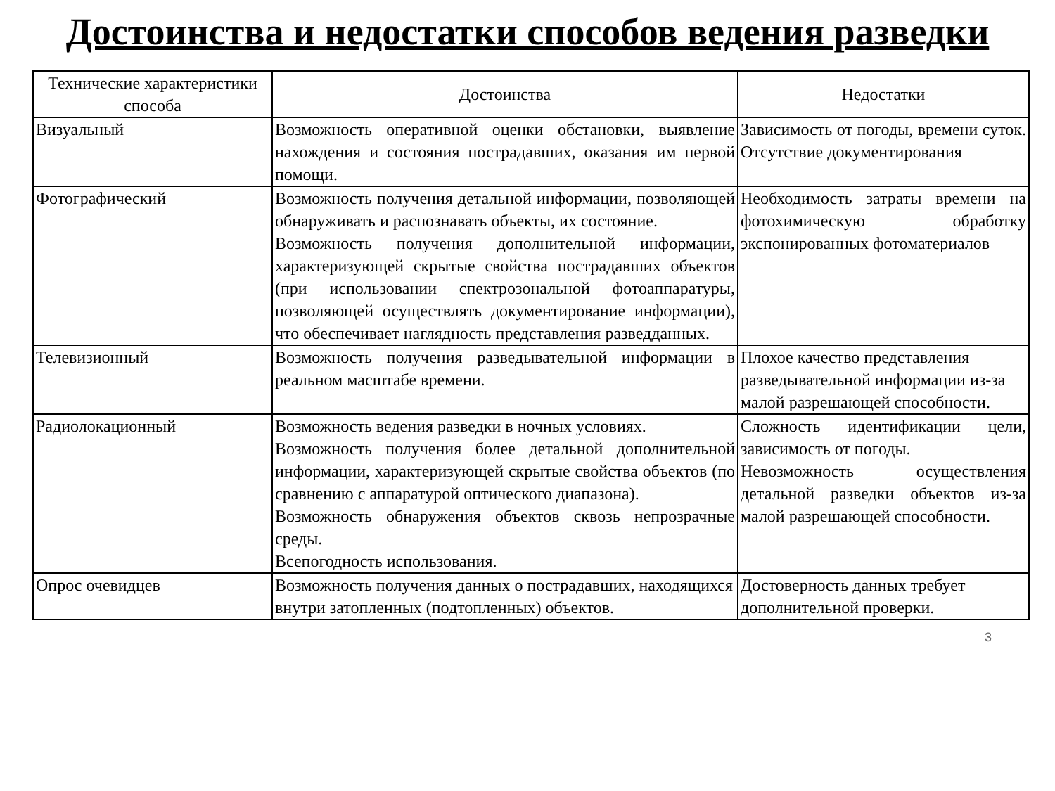Достоинства и недостатки способов ведения разведки
| Технические характеристики способа | Достоинства | Недостатки |
| --- | --- | --- |
| Визуальный | Возможность оперативной оценки обстановки, выявление нахождения и состояния пострадавших, оказания им первой помощи. | Зависимость от погоды, времени суток. Отсутствие документирования |
| Фотографический | Возможность получения детальной информации, позволяющей обнаруживать и распознавать объекты, их состояние. Возможность получения дополнительной информации, характеризующей скрытые свойства пострадавших объектов (при использовании спектрозональной фотоаппаратуры, позволяющей осуществлять документирование информации), что обеспечивает наглядность представления разведданных. | Необходимость затраты времени на фотохимическую обработку экспонированных фотоматериалов |
| Телевизионный | Возможность получения разведывательной информации в реальном масштабе времени. | Плохое качество представления разведывательной информации из-за малой разрешающей способности. |
| Радиолокационный | Возможность ведения разведки в ночных условиях. Возможность получения более детальной дополнительной информации, характеризующей скрытые свойства объектов (по сравнению с аппаратурой оптического диапазона). Возможность обнаружения объектов сквозь непрозрачные среды. Всепогодность использования. | Сложность идентификации цели, зависимость от погоды. Невозможность осуществления детальной разведки объектов из-за малой разрешающей способности. |
| Опрос очевидцев | Возможность получения данных о пострадавших, находящихся внутри затопленных (подтопленных) объектов. | Достоверность данных требует дополнительной проверки. |
3